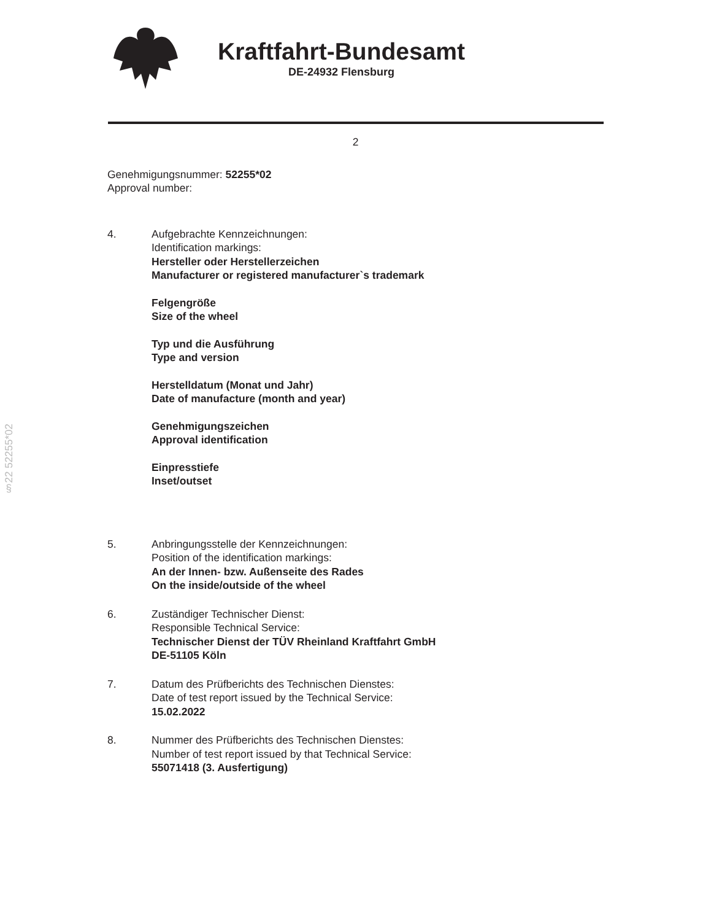Kraftfahrt-Bundesamt
DE-24932 Flensburg
2
Genehmigungsnummer: 52255*02
Approval number:
4. Aufgebrachte Kennzeichnungen:
Identification markings:
Hersteller oder Herstellerzeichen
Manufacturer or registered manufacturer`s trademark
Felgengröße
Size of the wheel
Typ und die Ausführung
Type and version
Herstelldatum (Monat und Jahr)
Date of manufacture (month and year)
Genehmigungszeichen
Approval identification
Einpresstiefe
Inset/outset
5. Anbringungsstelle der Kennzeichnungen:
Position of the identification markings:
An der Innen- bzw. Außenseite des Rades
On the inside/outside of the wheel
6. Zuständiger Technischer Dienst:
Responsible Technical Service:
Technischer Dienst der TÜV Rheinland Kraftfahrt GmbH
DE-51105 Köln
7. Datum des Prüfberichts des Technischen Dienstes:
Date of test report issued by the Technical Service:
15.02.2022
8. Nummer des Prüfberichts des Technischen Dienstes:
Number of test report issued by that Technical Service:
55071418 (3. Ausfertigung)
§22 52255*02